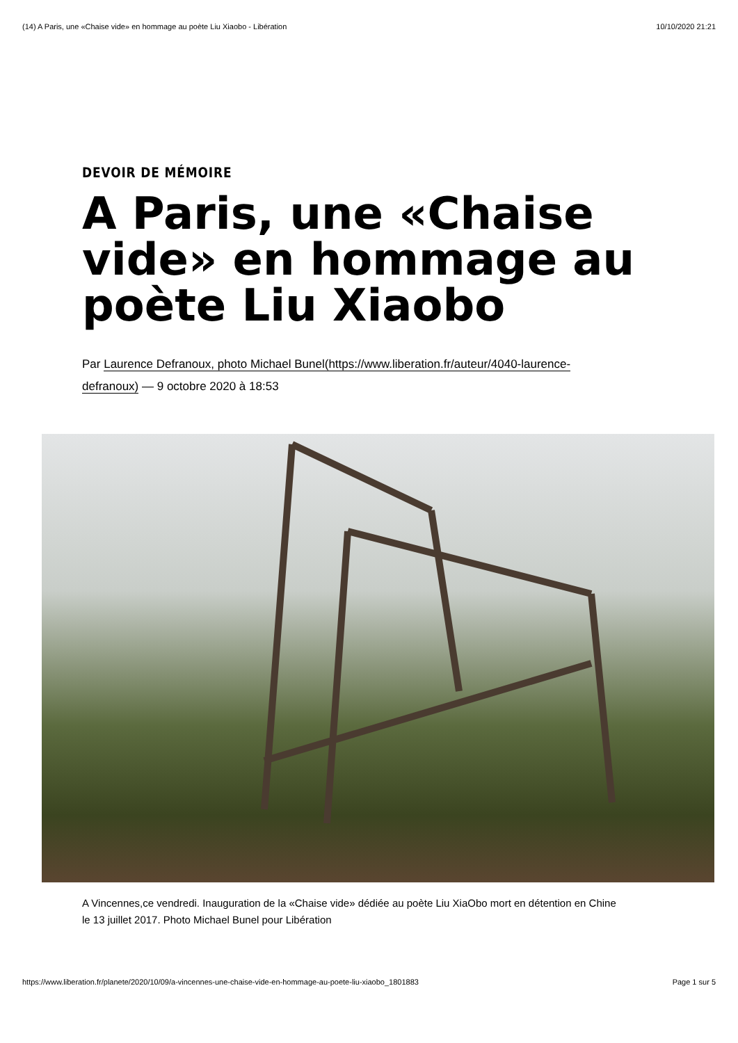(14) A Paris, une «Chaise vide» en hommage au poète Liu Xiaobo - Libération 10/10/2020 21:21
DEVOIR DE MÉMOIRE
A Paris, une «Chaise vide» en hommage au poète Liu Xiaobo
Par Laurence Defranoux, photo Michael Bunel(https://www.liberation.fr/auteur/4040-laurence-defranoux) — 9 octobre 2020 à 18:53
A Vincennes,ce vendredi. Inauguration de la «Chaise vide» dédiée au poète Liu XiaObo mort en détention en Chine le 13 juillet 2017. Photo Michael Bunel pour Libération
https://www.liberation.fr/planete/2020/10/09/a-vincennes-une-chaise-vide-en-hommage-au-poete-liu-xiaobo_1801883 Page 1 sur 5